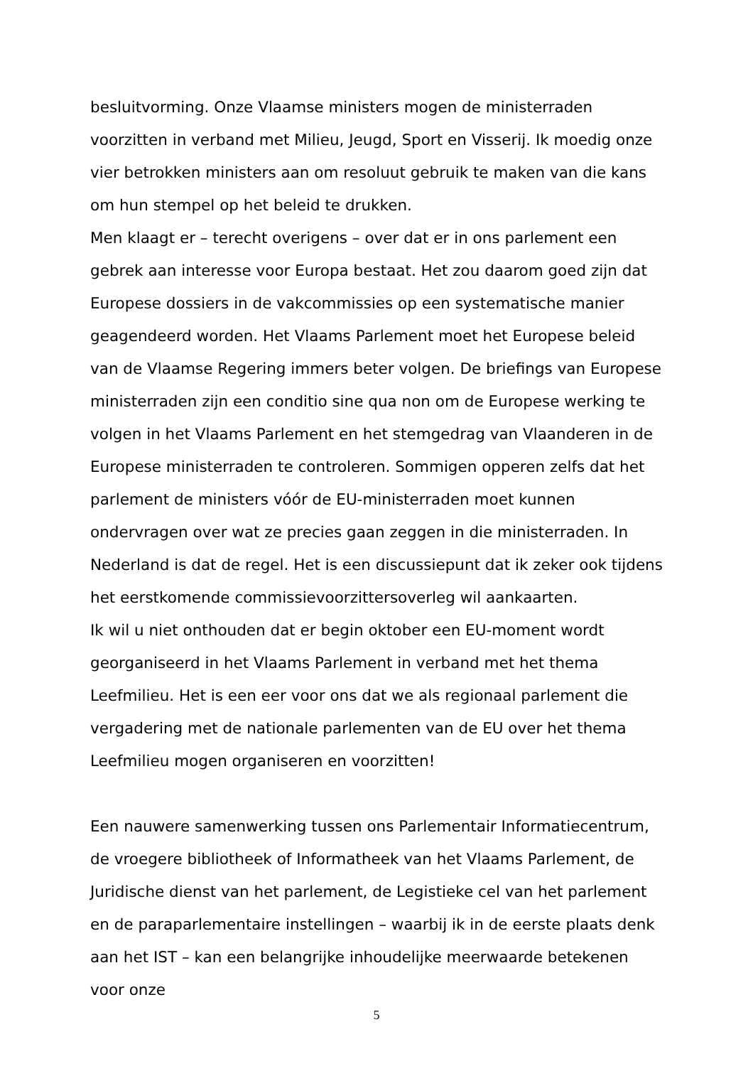besluitvorming. Onze Vlaamse ministers mogen de ministerraden voorzitten in verband met Milieu, Jeugd, Sport en Visserij. Ik moedig onze vier betrokken ministers aan om resoluut gebruik te maken van die kans om hun stempel op het beleid te drukken.
Men klaagt er – terecht overigens – over dat er in ons parlement een gebrek aan interesse voor Europa bestaat. Het zou daarom goed zijn dat Europese dossiers in de vakcommissies op een systematische manier geagendeerd worden. Het Vlaams Parlement moet het Europese beleid van de Vlaamse Regering immers beter volgen. De briefings van Europese ministerraden zijn een conditio sine qua non om de Europese werking te volgen in het Vlaams Parlement en het stemgedrag van Vlaanderen in de Europese ministerraden te controleren. Sommigen opperen zelfs dat het parlement de ministers vóór de EU-ministerraden moet kunnen ondervragen over wat ze precies gaan zeggen in die ministerraden. In Nederland is dat de regel. Het is een discussiepunt dat ik zeker ook tijdens het eerstkomende commissievoorzittersoverleg wil aankaarten.
Ik wil u niet onthouden dat er begin oktober een EU-moment wordt georganiseerd in het Vlaams Parlement in verband met het thema Leefmilieu. Het is een eer voor ons dat we als regionaal parlement die vergadering met de nationale parlementen van de EU over het thema Leefmilieu mogen organiseren en voorzitten!
Een nauwere samenwerking tussen ons Parlementair Informatiecentrum, de vroegere bibliotheek of Informatheek van het Vlaams Parlement, de Juridische dienst van het parlement, de Legistieke cel van het parlement en de paraparlementaire instellingen – waarbij ik in de eerste plaats denk aan het IST – kan een belangrijke inhoudelijke meerwaarde betekenen voor onze
5